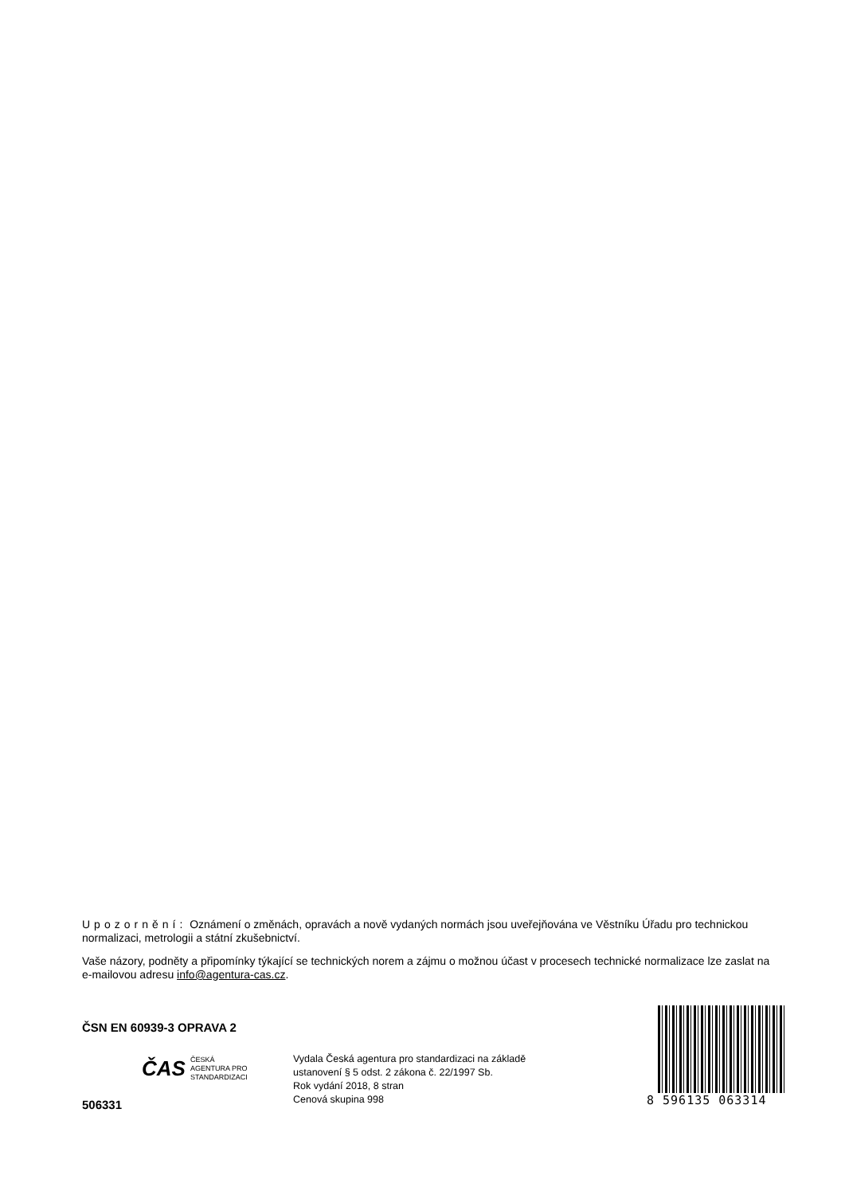Upozornění: Oznámení o změnách, opravách a nově vydaných normách jsou uveřejňována ve Věstníku Úřadu pro technickou normalizaci, metrologii a státní zkušebnictví.
Vaše názory, podněty a připomínky týkající se technických norem a zájmu o možnou účast v procesech technické normalizace lze zaslat na e-mailovou adresu info@agentura-cas.cz.
ČSN EN 60939-3 OPRAVA 2
ČAS ČESKÁ
AGENTURA PRO
STANDARDIZACI
506331
Vydala Česká agentura pro standardizaci na základě
ustanovení § 5 odst. 2 zákona č. 22/1997 Sb.
Rok vydání 2018, 8 stran
Cenová skupina 998
8 596135 063314